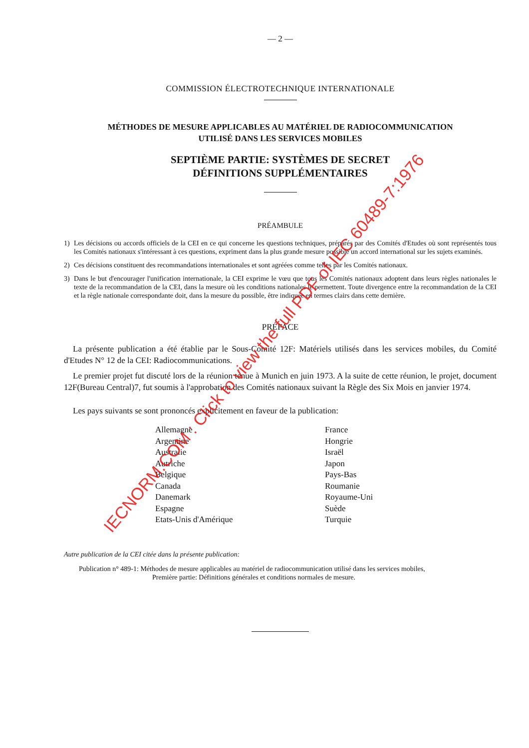— 2 —
COMMISSION ÉLECTROTECHNIQUE INTERNATIONALE
MÉTHODES DE MESURE APPLICABLES AU MATÉRIEL DE RADIOCOMMUNICATION
UTILISÉ DANS LES SERVICES MOBILES
SEPTIÈME PARTIE: SYSTÈMES DE SECRET
DÉFINITIONS SUPPLÉMENTAIRES
PRÉAMBULE
1) Les décisions ou accords officiels de la CEI en ce qui concerne les questions techniques, préparés par des Comités d'Etudes où sont représentés tous les Comités nationaux s'intéressant à ces questions, expriment dans la plus grande mesure possible un accord international sur les sujets examinés.
2) Ces décisions constituent des recommandations internationales et sont agréées comme telles par les Comités nationaux.
3) Dans le but d'encourager l'unification internationale, la CEI exprime le vœu que tous les Comités nationaux adoptent dans leurs règles nationales le texte de la recommandation de la CEI, dans la mesure où les conditions nationales le permettent. Toute divergence entre la recommandation de la CEI et la règle nationale correspondante doit, dans la mesure du possible, être indiquée en termes clairs dans cette dernière.
PRÉFACE
La présente publication a été établie par le Sous-Comité 12F: Matériels utilisés dans les services mobiles, du Comité d'Etudes N° 12 de la CEI: Radiocommunications.
Le premier projet fut discuté lors de la réunion tenue à Munich en juin 1973. A la suite de cette réunion, le projet, document 12F(Bureau Central)7, fut soumis à l'approbation des Comités nationaux suivant la Règle des Six Mois en janvier 1974.
Les pays suivants se sont prononcés explicitement en faveur de la publication:
Allemagne
Argentine
Australie
Autriche
Belgique
Canada
Danemark
Espagne
Etats-Unis d'Amérique
France
Hongrie
Israël
Japon
Pays-Bas
Roumanie
Royaume-Uni
Suède
Turquie
Autre publication de la CEI citée dans la présente publication:
Publication n° 489-1: Méthodes de mesure applicables au matériel de radiocommunication utilisé dans les services mobiles,
Première partie: Définitions générales et conditions normales de mesure.
IECNORM.COM : Click to view the full PDF of IEC 60489-7:1976